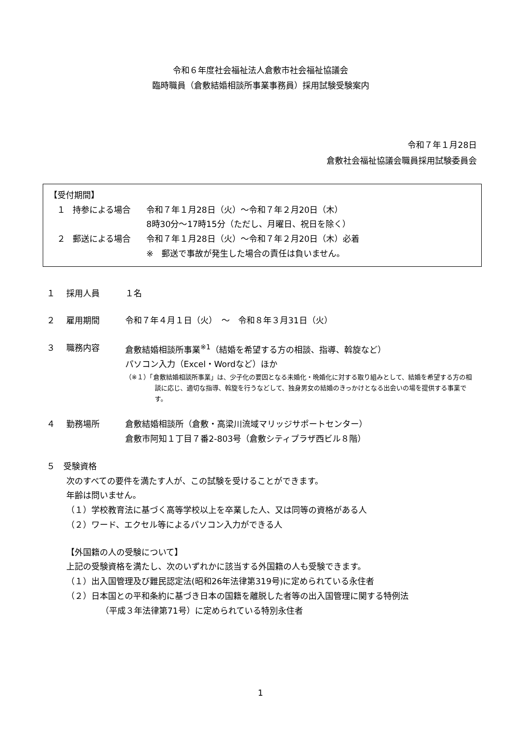令和６年度社会福祉法人倉敷市社会福祉協議会
臨時職員（倉敷結婚相談所事業事務員）採用試験受験案内
令和７年１月28日
倉敷社会福祉協議会職員採用試験委員会
【受付期間】
１ 持参による場合 令和７年１月28日（火）～令和７年２月20日（木）
8時30分～17時15分（ただし、月曜日、祝日を除く）
２ 郵送による場合 令和７年１月28日（火）～令和７年２月20日（木）必着
※　郵送で事故が発生した場合の責任は負いません。
１ 採用人員 １名
２ 雇用期間 令和７年４月１日（火）　～　令和８年３月31日（火）
３ 職務内容 倉敷結婚相談所事業<sup>※1</sup>（結婚を希望する方の相談、指導、斡旋など）
パソコン入力（Excel・Wordなど）ほか
（※１）「倉敷結婚相談所事業」は、少子化の要因となる未婚化・晩婚化に対する取り組みとして、結婚を希望する方の相談に応じ、適切な指導、斡旋を行うなどして、独身男女の結婚のきっかけとなる出会いの場を提供する事業です。
４ 勤務場所 倉敷結婚相談所（倉敷・高梁川流域マリッジサポートセンター）
倉敷市阿知１丁目７番2-803号（倉敷シティプラザ西ビル８階）
５　受験資格
次のすべての要件を満たす人が、この試験を受けることができます。
年齢は問いません。
（１）学校教育法に基づく高等学校以上を卒業した人、又は同等の資格がある人
（２）ワード、エクセル等によるパソコン入力ができる人
【外国籍の人の受験について】
上記の受験資格を満たし、次のいずれかに該当する外国籍の人も受験できます。
（１）出入国管理及び難民認定法(昭和26年法律第319号)に定められている永住者
（２）日本国との平和条約に基づき日本の国籍を離脱した者等の出入国管理に関する特例法
（平成３年法律第71号）に定められている特別永住者
1